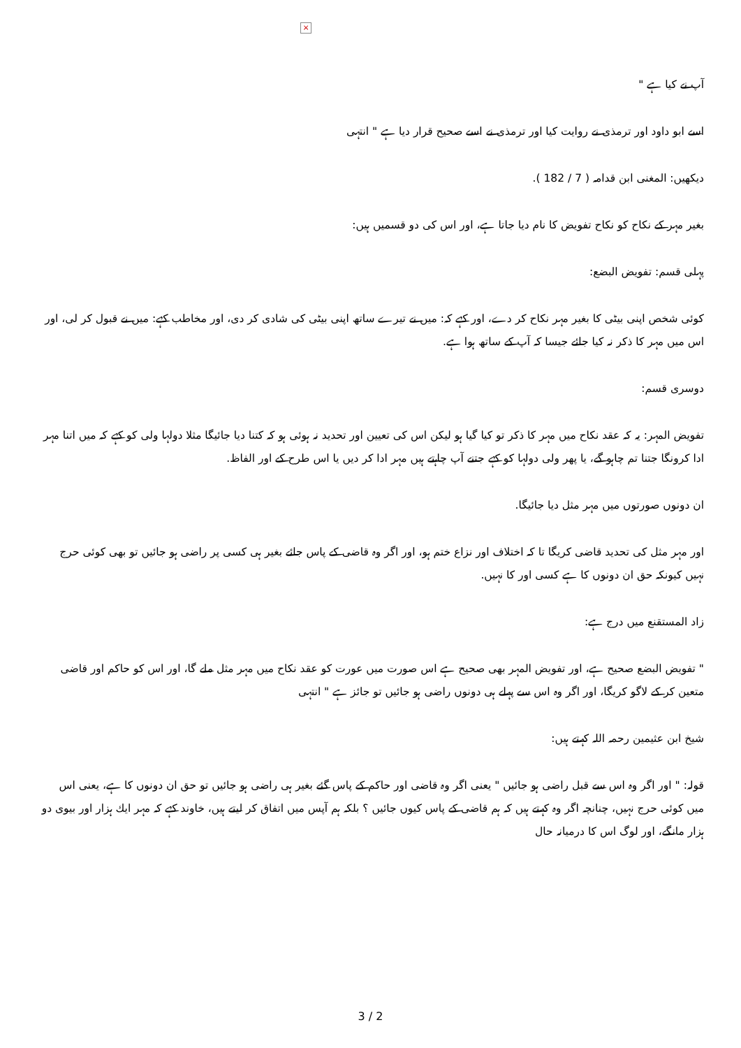×
آپ نے کیا ہے "
اسے ابو داود اور ترمذی نے روایت کیا اور ترمذی نے اسے صحیح قرار دیا ہے " انتہی
دیکھیں: المغنی ابن قدامہ ( 7 / 182 ).
بغیر مہر کے نکاح کو نکاح تفویض کا نام دیا جاتا ہے، اور اس کی دو قسمیں ہیں:
پہلی قسم: تفویض البضع:
کوئی شخص اپنی بیٹی کا بغیر مہر نکاح کر دے، اور کہے کہ: میں نے تیرے ساتھ اپنی بیٹی کی شادی کر دی، اور مخاطب کہے: میں نے قبول کر لی، اور اس میں مہر کا ذکر نہ کیا جائے جیسا کہ آپ کے ساتھ ہوا ہے.
دوسری قسم:
تفویض المہر: یہ کہ عقد نکاح میں مہر کا ذکر تو کیا گیا ہو لیکن اس کی تعیین اور تحدید نہ ہوئی ہو کہ کتنا دیا جائیگا مثلا دولہا ولی کو کہے کہ میں اتنا مہر ادا کرونگا جتنا تم چاہو گے، یا پھر ولی دولہا کو کہے جتنے آپ چاہتے ہیں مہر ادا کر دیں یا اس طرح کے اور الفاظ.
ان دونوں صورتوں میں مہر مثل دیا جائیگا.
اور مہر مثل کی تحدید قاضی کریگا تا کہ اختلاف اور نزاع ختم ہو، اور اگر وہ قاضی کے پاس جائے بغیر ہی کسی پر راضی ہو جائیں تو بھی کوئی حرج نہیں کیونکہ حق ان دونوں کا ہے کسی اور کا نہیں.
زاد المستقنع میں درج ہے:
" تفویض البضع صحیح ہے، اور تفویض المہر بھی صحیح ہے اس صورت میں عورت کو عقد نکاح میں مہر مثل ملے گا، اور اس کو حاکم اور قاضی متعین کر کے لاگو کریگا، اور اگر وہ اس سے پہلے ہی دونوں راضی ہو جائیں تو جائز ہے " انتہی
شیخ ابن عثیمین رحمہ اللہ کہتے ہیں:
قولہ: " اور اگر وہ اس سے قبل راضی ہو جائیں " یعنی اگر وہ قاضی اور حاکم کے پاس گئے بغیر ہی راضی ہو جائیں تو حق ان دونوں کا ہے، یعنی اس میں کوئی حرج نہیں، چنانچہ اگر وہ کہتے ہیں کہ ہم قاضی کے پاس کیوں جائیں ؟ بلکہ ہم آپس میں اتفاق کر لیتے ہیں، خاوند کہے کہ مہر ایك ہزار اور بیوی دو ہزار مانگے، اور لوگ اس کا درمیانہ حال
3 / 2